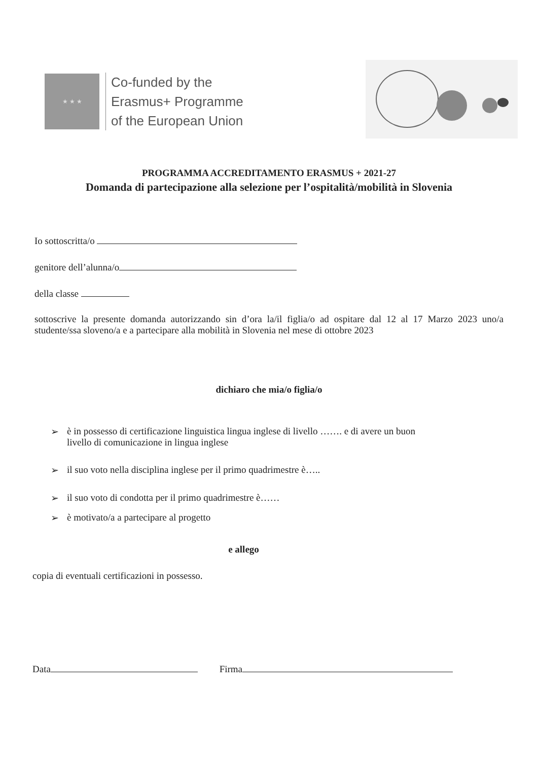★ ★ ★
Co-funded by the
Erasmus+ Programme
of the European Union
PROGRAMMA ACCREDITAMENTO ERASMUS + 2021-27
Domanda di partecipazione alla selezione per l’ospitalità/mobilità in Slovenia
Io sottoscritta/o
genitore dell’alunna/o
della classe
sottoscrive la presente domanda autorizzando sin d’ora la/il figlia/o ad ospitare dal 12 al 17 Marzo 2023 uno/a studente/ssa sloveno/a e a partecipare alla mobilità in Slovenia nel mese di ottobre 2023
dichiaro che mia/o figlia/o
➢ è in possesso di certificazione linguistica lingua inglese di livello ……. e di avere un buon
livello di comunicazione in lingua inglese
➢ il suo voto nella disciplina inglese per il primo quadrimestre è…..
➢ il suo voto di condotta per il primo quadrimestre è……
➢ è motivato/a a partecipare al progetto
e allego
copia di eventuali certificazioni in possesso.
Data Firma